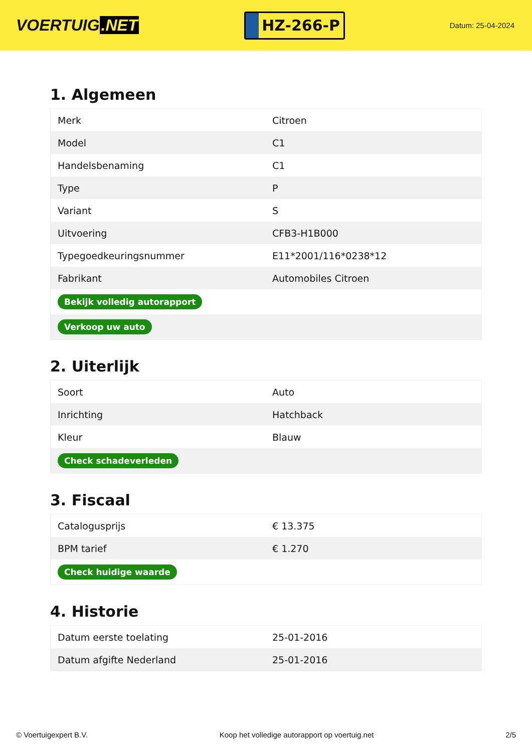VOERTUIG.NET
HZ-266-P
Datum: 25-04-2024
1. Algemeen
| Merk | Citroen |
| Model | C1 |
| Handelsbenaming | C1 |
| Type | P |
| Variant | S |
| Uitvoering | CFB3-H1B000 |
| Typegoedkeuringsnummer | E11*2001/116*0238*12 |
| Fabrikant | Automobiles Citroen |
| Bekijk volledig autorapport | |
| Verkoop uw auto | |
2. Uiterlijk
| Soort | Auto |
| Inrichting | Hatchback |
| Kleur | Blauw |
| Check schadeverleden | |
3. Fiscaal
| Catalogusprijs | € 13.375 |
| BPM tarief | € 1.270 |
| Check huidige waarde | |
4. Historie
| Datum eerste toelating | 25-01-2016 |
| Datum afgifte Nederland | 25-01-2016 |
© Voertuigexpert B.V. Koop het volledige autorapport op voertuig.net 2/5